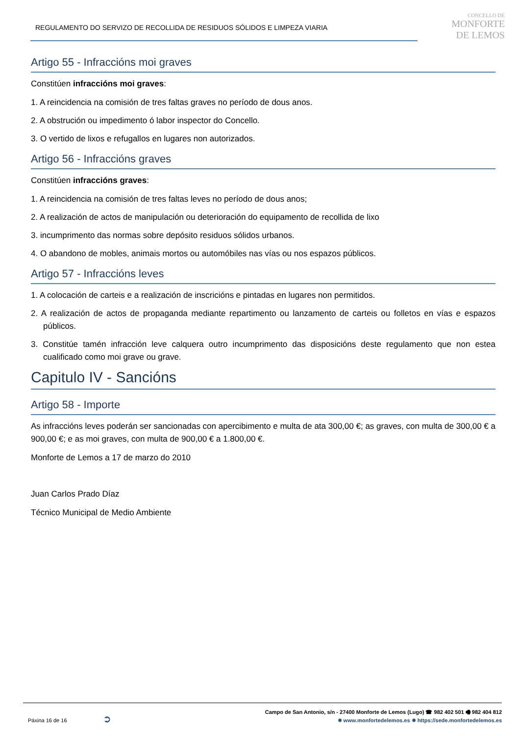REGULAMENTO DO SERVIZO DE RECOLLIDA DE RESIDUOS SÓLIDOS E LIMPEZA VIARIA
CONCELLO DE
MONFORTE
DE LEMOS
Artigo 55 - Infraccións moi graves
Constitúen infraccións moi graves:
1. A reincidencia na comisión de tres faltas graves no período de dous anos.
2. A obstrución ou impedimento ó labor inspector do Concello.
3. O vertido de lixos e refugallos en lugares non autorizados.
Artigo 56 - Infraccións graves
Constitúen infraccións graves:
1. A reincidencia na comisión de tres faltas leves no período de dous anos;
2. A realización de actos de manipulación ou deterioración do equipamento de recollida de lixo
3. incumprimento das normas sobre depósito residuos sólidos urbanos.
4. O abandono de mobles, animais mortos ou automóbiles nas vías ou nos espazos públicos.
Artigo 57 - Infraccións leves
1. A colocación de carteis e a realización de inscricións e pintadas en lugares non permitidos.
2. A realización de actos de propaganda mediante repartimento ou lanzamento de carteis ou folletos en vías e espazos públicos.
3. Constitúe tamén infracción leve calquera outro incumprimento das disposicións deste regulamento que non estea cualificado como moi grave ou grave.
Capitulo IV - Sancións
Artigo 58 - Importe
As infraccións leves poderán ser sancionadas con apercibimento e multa de ata 300,00 €; as graves, con multa de 300,00 € a 900,00 €; e as moi graves, con multa de 900,00 € a 1.800,00 €.
Monforte de Lemos a 17 de marzo do 2010
Juan Carlos Prado Díaz
Técnico Municipal de Medio Ambiente
Páxina 16 de 16 ➲
Campo de San Antonio, s/n - 27400 Monforte de Lemos (Lugo) ☎ 982 402 501 🖷 982 404 812
✵ www.monfortedelemos.es ✵ https://sede.monfortedelemos.es